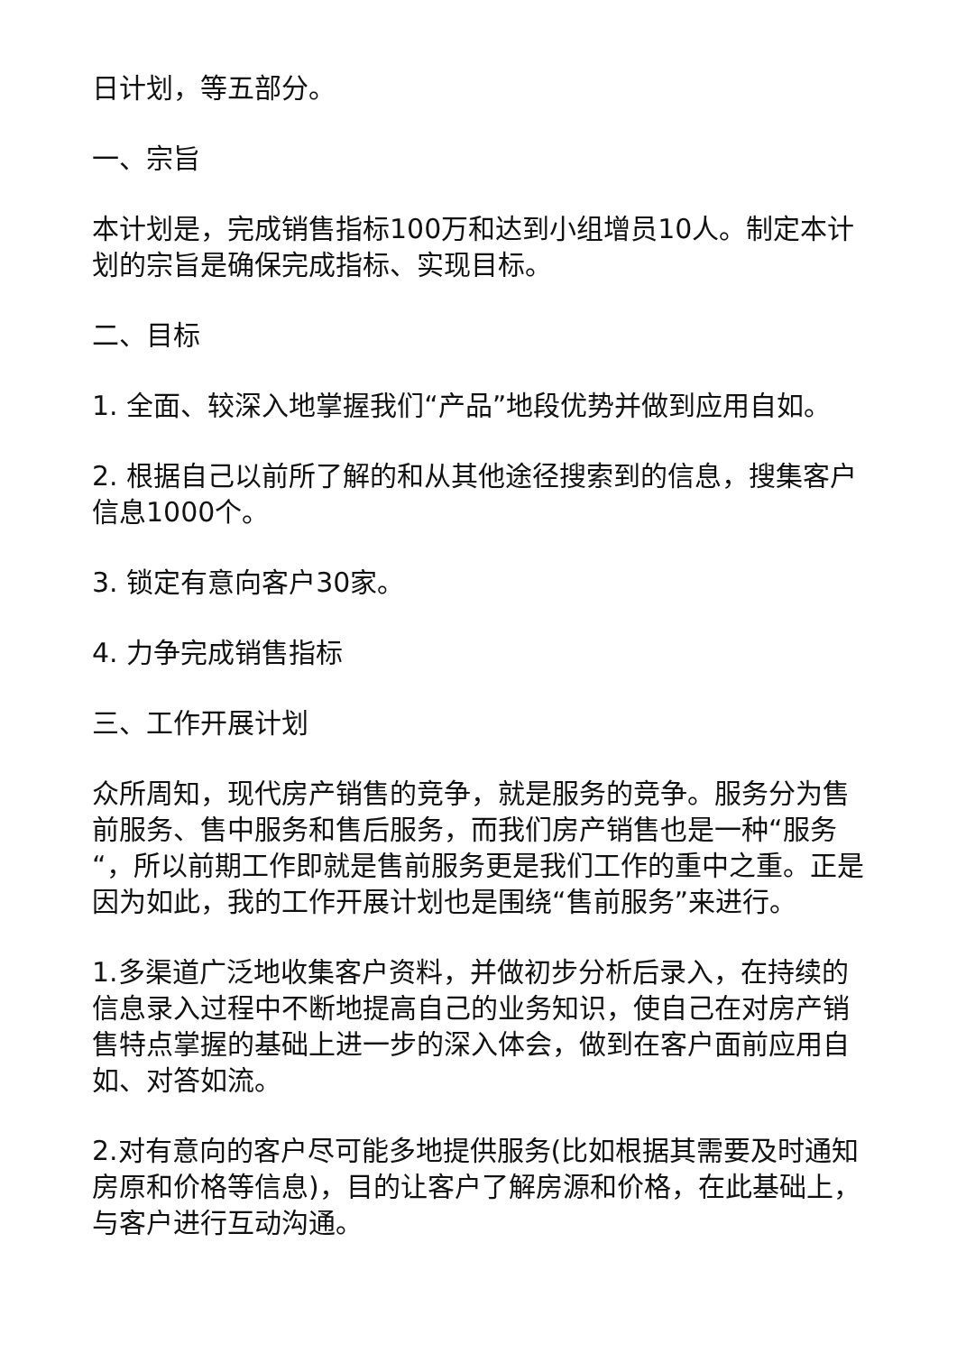日计划，等五部分。
一、宗旨
本计划是，完成销售指标100万和达到小组增员10人。制定本计划的宗旨是确保完成指标、实现目标。
二、目标
1. 全面、较深入地掌握我们“产品”地段优势并做到应用自如。
2. 根据自己以前所了解的和从其他途径搜索到的信息，搜集客户信息1000个。
3. 锁定有意向客户30家。
4. 力争完成销售指标
三、工作开展计划
众所周知，现代房产销售的竞争，就是服务的竞争。服务分为售前服务、售中服务和售后服务，而我们房产销售也是一种“服务“，所以前期工作即就是售前服务更是我们工作的重中之重。正是因为如此，我的工作开展计划也是围绕“售前服务”来进行。
1.多渠道广泛地收集客户资料，并做初步分析后录入，在持续的信息录入过程中不断地提高自己的业务知识，使自己在对房产销售特点掌握的基础上进一步的深入体会，做到在客户面前应用自如、对答如流。
2.对有意向的客户尽可能多地提供服务(比如根据其需要及时通知房原和价格等信息)，目的让客户了解房源和价格，在此基础上，与客户进行互动沟通。